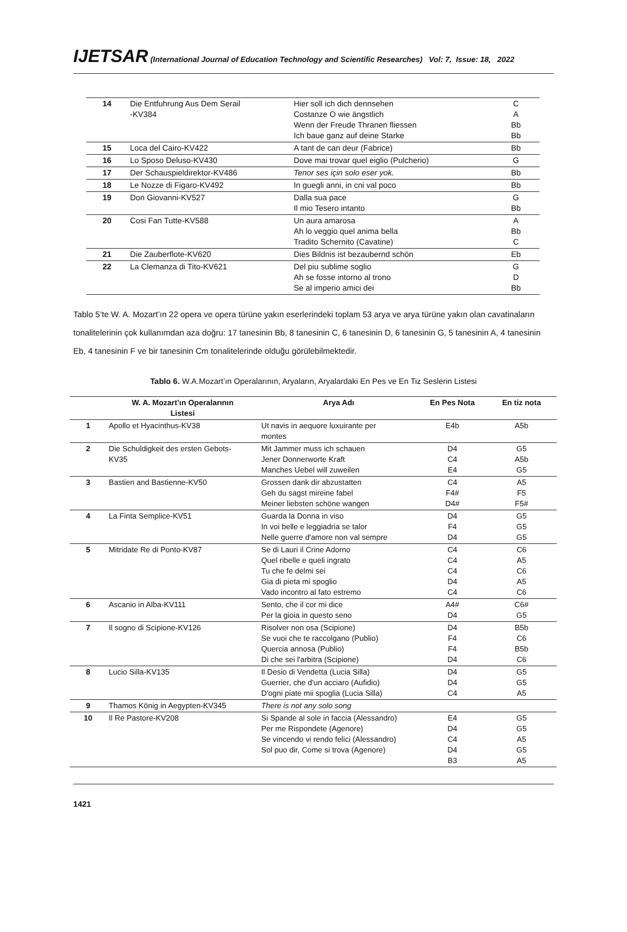IJETSAR (International Journal of Education Technology and Scientific Researches) Vol: 7, Issue: 18, 2022
| 14 | Die Entfuhrung Aus Dem Serail -KV384 | Hier soll ich dich dennsehen Costanze O wie ängstlich Wenn der Freude Thranen fliessen Ich baue ganz auf deine Starke | C A Bb Bb |
| 15 | Loca del Cairo-KV422 | A tant de can deur (Fabrice) | Bb |
| 16 | Lo Sposo Deluso-KV430 | Dove mai trovar quel eiglio (Pulcherio) | G |
| 17 | Der Schauspieldirektor-KV486 | Tenor ses için solo eser yok. | Bb |
| 18 | Le Nozze di Figaro-KV492 | In guegli anni, in cni val poco | Bb |
| 19 | Don Giovanni-KV527 | Dalla sua pace Il mio Tesero intanto | G Bb |
| 20 | Cosi Fan Tutte-KV588 | Un aura amarosa Ah lo veggio quel anima bella Tradito Schernito (Cavatine) | A Bb C |
| 21 | Die Zauberflote-KV620 | Dies Bildnis ist bezaubernd schön | Eb |
| 22 | La Clemanza di Tito-KV621 | Del piu sublime soglio Ah se fosse intorno al trono Se al imperio amici dei | G D Bb |
Tablo 5’te W. A. Mozart’ın 22 opera ve opera türüne yakın eserlerindeki toplam 53 arya ve arya türüne yakın olan cavatinaların tonalitelerinin çok kullanımdan aza doğru: 17 tanesinin Bb, 8 tanesinin C, 6 tanesinin D, 6 tanesinin G, 5 tanesinin A, 4 tanesinin Eb, 4 tanesinin F ve bir tanesinin Cm tonalitelerinde olduğu görülebilmektedir.
Tablo 6. W.A.Mozart’ın Operalarının, Aryaların, Aryalardaki En Pes ve En Tiz Seslerin Listesi
| | W. A. Mozart’ın Operalarının Listesi | Arya Adı | En Pes Nota | En tiz nota |
| --- | --- | --- | --- | --- |
| 1 | Apollo et Hyacinthus-KV38 | Ut navis in aequore luxuirante per montes | E4b | A5b |
| 2 | Die Schuldigkeit des ersten Gebots- KV35 | Mit Jammer muss ich schauen Jener Donnerworte Kraft Manches Uebel will zuweilen | D4 C4 E4 | G5 A5b G5 |
| 3 | Bastien and Bastienne-KV50 | Grossen dank dir abzustatten Geh du sagst mireine fabel Meiner liebsten schöne wangen | C4 F4# D4# | A5 F5 F5# |
| 4 | La Finta Semplice-KV51 | Guarda la Donna in viso In voi belle e leggiadria se talor Nelle guerre d'amore non val sempre | D4 F4 D4 | G5 G5 G5 |
| 5 | Mitridate Re di Ponto-KV87 | Se di Lauri il Crine Adorno Quel ribelle e queli ingrato Tu che fe delmi sei Gia di pieta mi spoglio Vado incontro al fato estremo | C4 C4 C4 D4 C4 | C6 A5 C6 A5 C6 |
| 6 | Ascanio in Alba-KV111 | Sento, che il cor mi dice Per la gioia in questo seno | A4# D4 | C6# G5 |
| 7 | Il sogno di Scipione-KV126 | Risolver non osa (Scipione) Se vuoi che te raccolgano (Publio) Quercia annosa (Publio) Di che sei l'arbitra (Scipione) | D4 F4 F4 D4 | B5b C6 B5b C6 |
| 8 | Lucio Silla-KV135 | Il Desio di Vendetta (Lucia Silla) Guerrier, che d'un acciaro (Aufidio) D'ogni piate mii spoglia (Lucia Silla) | D4 D4 C4 | G5 G5 A5 |
| 9 | Thamos König in Aegypten-KV345 | There is not any solo song | | |
| 10 | Il Re Pastore-KV208 | Si Spande al sole in faccia (Alessandro) Per me Rispondete (Agenore) Se vincendo vi rendo felici (Alessandro) Sol puo dir, Come si trova (Agenore) | E4 D4 C4 D4 B3 | G5 G5 A5 G5 A5 |
1421